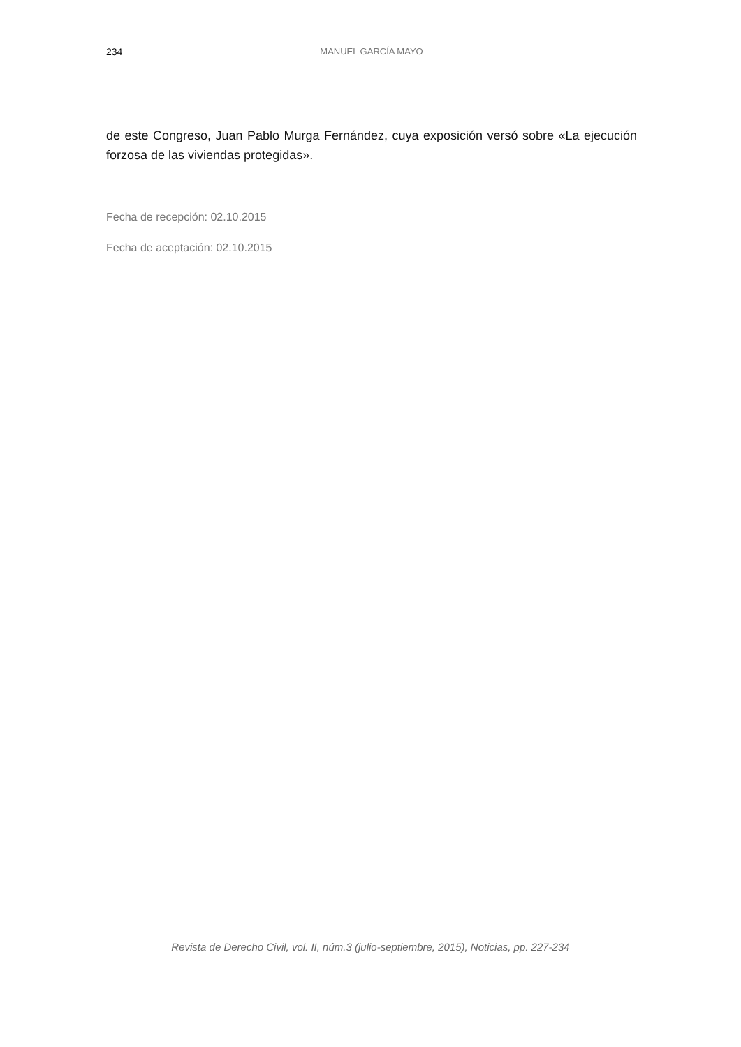234
MANUEL GARCÍA MAYO
de este Congreso, Juan Pablo Murga Fernández, cuya exposición versó sobre «La ejecución forzosa de las viviendas protegidas».
Fecha de recepción: 02.10.2015
Fecha de aceptación: 02.10.2015
Revista de Derecho Civil, vol. II, núm.3 (julio-septiembre, 2015), Noticias, pp. 227-234